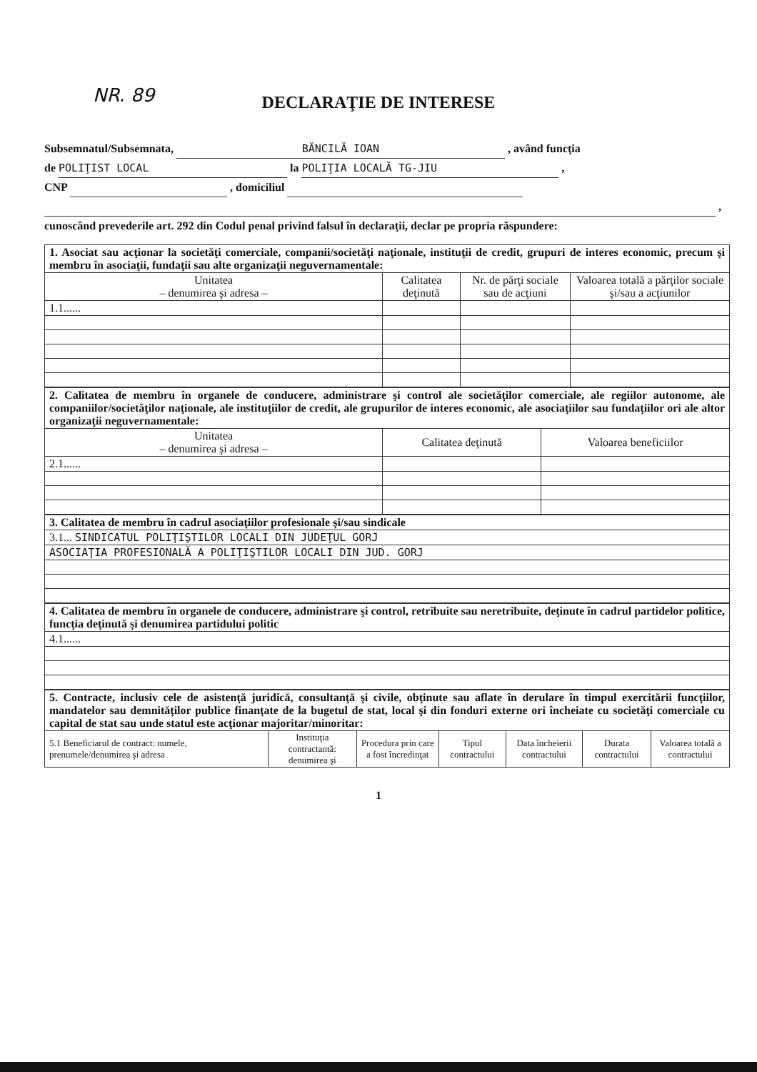NR. 89
DECLARAŢIE DE INTERESE
Subsemnatul/Subsemnata, BĂNCILĂ IOAN , având funcţia
de POLIŢIST LOCAL la POLIŢIA LOCALĂ TG-JIU ,
CNP , domiciliul
,
cunoscând prevederile art. 292 din Codul penal privind falsul în declaraţii, declar pe propria răspundere:
| 1. Asociat sau acţionar la societăţi comerciale, companii/societăţi naţionale, instituţii de credit, grupuri de interes economic, precum şi membru în asociaţii, fundaţii sau alte organizaţii neguvernamentale: | | | |
| Unitatea – denumirea şi adresa – | Calitatea deţinută | Nr. de părţi sociale sau de acţiuni | Valoarea totală a părţilor sociale şi/sau a acţiunilor |
| 1.1...... | | | |
| 2. Calitatea de membru în organele de conducere, administrare şi control ale societăţilor comerciale, ale regiilor autonome, ale companiilor/societăţilor naţionale, ale instituţiilor de credit, ale grupurilor de interes economic, ale asociaţiilor sau fundaţiilor ori ale altor organizaţii neguvernamentale: | | |
| Unitatea – denumirea şi adresa – | Calitatea deţinută | Valoarea beneficiilor |
| 2.1...... | | |
| 3. Calitatea de membru în cadrul asociaţiilor profesionale şi/sau sindicale |
| 3.1... SINDICATUL POLIŢIŞTILOR LOCALI DIN JUDEŢUL GORJ |
| ASOCIAŢIA PROFESIONALĂ A POLIŢIŞTILOR LOCALI DIN JUD. GORJ |
| 4. Calitatea de membru în organele de conducere, administrare şi control, retribuite sau neretribuite, deţinute în cadrul partidelor politice, funcţia deţinută şi denumirea partidului politic |
| 4.1...... |
| 5. Contracte, inclusiv cele de asistenţă juridică, consultanţă şi civile, obţinute sau aflate în derulare în timpul exercitării funcţiilor, mandatelor sau demnităţilor publice finanţate de la bugetul de stat, local şi din fonduri externe ori încheiate cu societăţi comerciale cu capital de stat sau unde statul este acţionar majoritar/minoritar: | | | | | | |
| 5.1 Beneficiarul de contract: numele, prenumele/denumirea şi adresa | Instituţia contractantă: denumirea şi | Procedura prin care a fost încredinţat | Tipul contractului | Data încheierii contractului | Durata contractului | Valoarea totală a contractului |
1